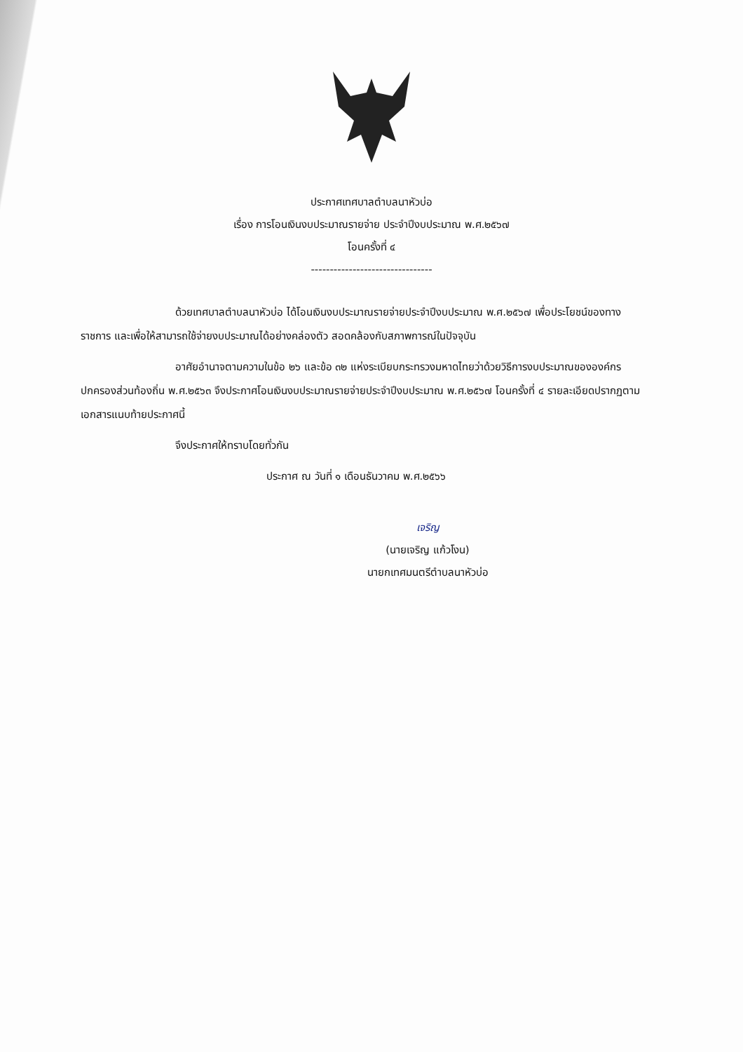ประกาศเทศบาลตำบลนาหัวบ่อ
เรื่อง การโอนเงินงบประมาณรายจ่าย ประจำปีงบประมาณ พ.ศ.๒๕๖๗
โอนครั้งที่ ๔
--------------------------------
ด้วยเทศบาลตำบลนาหัวบ่อ ได้โอนเงินงบประมาณรายจ่ายประจำปีงบประมาณ พ.ศ.๒๕๖๗ เพื่อประโยชน์ของทางราชการ และเพื่อให้สามารถใช้จ่ายงบประมาณได้อย่างคล่องตัว สอดคล้องกับสภาพการณ์ในปัจจุบัน
อาศัยอำนาจตามความในข้อ ๒๖ และข้อ ๓๒ แห่งระเบียบกระทรวงมหาดไทยว่าด้วยวิธีการงบประมาณขององค์กรปกครองส่วนท้องถิ่น พ.ศ.๒๕๖๓ จึงประกาศโอนเงินงบประมาณรายจ่ายประจำปีงบประมาณ พ.ศ.๒๕๖๗ โอนครั้งที่ ๔ รายละเอียดปรากฏตามเอกสารแนบท้ายประกาศนี้
จึงประกาศให้ทราบโดยทั่วกัน
ประกาศ ณ วันที่ ๑ เดือนธันวาคม พ.ศ.๒๕๖๖
เจริญ
(นายเจริญ แก้วโงน)
นายกเทศมนตรีตำบลนาหัวบ่อ